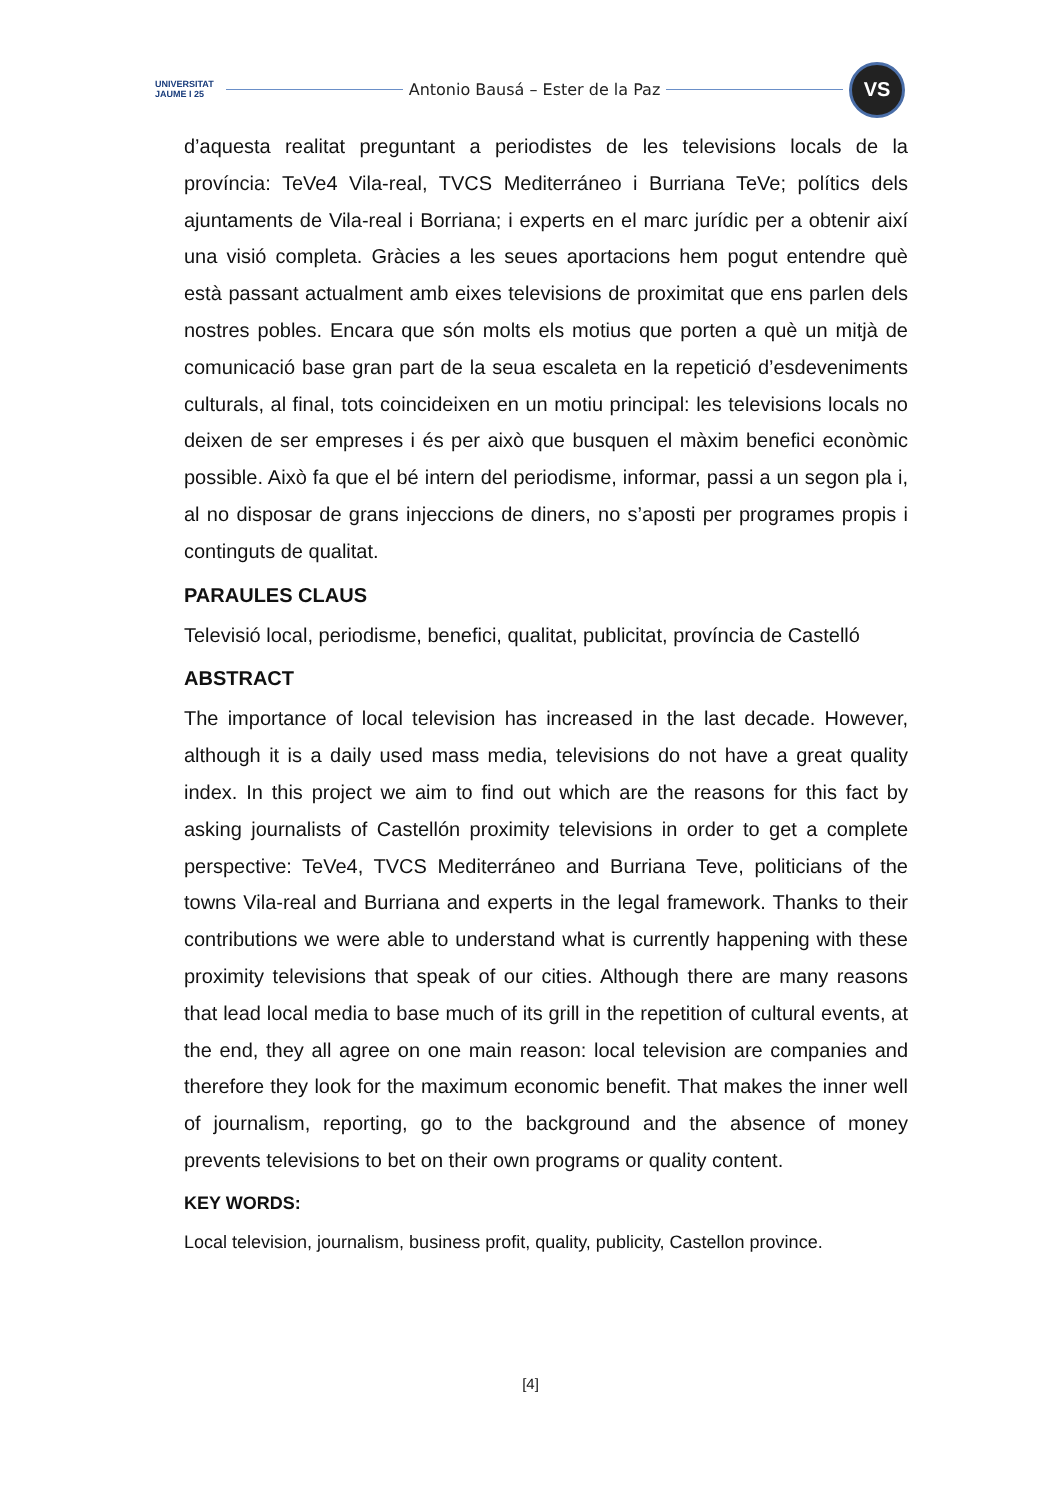UNIVERSITAT JAUME I 25
Antonio Bausá – Ester de la Paz
VS
d’aquesta realitat preguntant a periodistes de les televisions locals de la província: TeVe4 Vila-real, TVCS Mediterráneo i Burriana TeVe; polítics dels ajuntaments de Vila-real i Borriana; i experts en el marc jurídic per a obtenir així una visió completa. Gràcies a les seues aportacions hem pogut entendre què està passant actualment amb eixes televisions de proximitat que ens parlen dels nostres pobles. Encara que són molts els motius que porten a què un mitjà de comunicació base gran part de la seua escaleta en la repetició d’esdeveniments culturals, al final, tots coincideixen en un motiu principal: les televisions locals no deixen de ser empreses i és per això que busquen el màxim benefici econòmic possible. Això fa que el bé intern del periodisme, informar, passi a un segon pla i, al no disposar de grans injeccions de diners, no s’aposti per programes propis i continguts de qualitat.
PARAULES CLAUS
Televisió local, periodisme, benefici, qualitat, publicitat, província de Castelló
ABSTRACT
The importance of local television has increased in the last decade. However, although it is a daily used mass media, televisions do not have a great quality index. In this project we aim to find out which are the reasons for this fact by asking journalists of Castellón proximity televisions in order to get a complete perspective: TeVe4, TVCS Mediterráneo and Burriana Teve, politicians of the towns Vila-real and Burriana and experts in the legal framework. Thanks to their contributions we were able to understand what is currently happening with these proximity televisions that speak of our cities. Although there are many reasons that lead local media to base much of its grill in the repetition of cultural events, at the end, they all agree on one main reason: local television are companies and therefore they look for the maximum economic benefit. That makes the inner well of journalism, reporting, go to the background and the absence of money prevents televisions to bet on their own programs or quality content.
KEY WORDS:
Local television, journalism, business profit, quality, publicity, Castellon province.
[4]